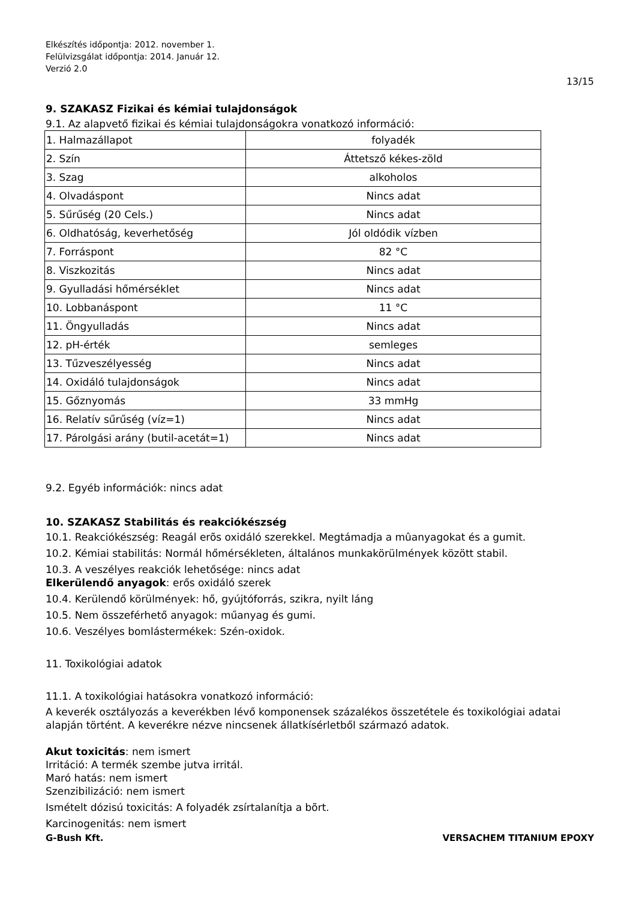Elkészítés időpontja: 2012. november 1.
Felülvizsgálat időpontja: 2014. Január 12.
Verzió 2.0
13/15
9. SZAKASZ Fizikai és kémiai tulajdonságok
9.1. Az alapvető fizikai és kémiai tulajdonságokra vonatkozó információ:
| 1. Halmazállapot | folyadék |
| 2. Szín | Áttetsző kékes-zöld |
| 3. Szag | alkoholos |
| 4. Olvadáspont | Nincs adat |
| 5. Sűrűség (20 Cels.) | Nincs adat |
| 6. Oldhatóság, keverhetőség | Jól oldódik vízben |
| 7. Forráspont | 82 °C |
| 8. Viszkozitás | Nincs adat |
| 9. Gyulladási hőmérséklet | Nincs adat |
| 10. Lobbanáspont | 11 °C |
| 11. Öngyulladás | Nincs adat |
| 12. pH-érték | semleges |
| 13. Tűzveszélyesség | Nincs adat |
| 14. Oxidáló tulajdonságok | Nincs adat |
| 15. Gőznyomás | 33 mmHg |
| 16. Relatív sűrűség (víz=1) | Nincs adat |
| 17. Párolgási arány (butil-acetát=1) | Nincs adat |
9.2. Egyéb információk: nincs adat
10. SZAKASZ Stabilitás és reakciókészség
10.1. Reakciókészség: Reagál erõs oxidáló szerekkel. Megtámadja a mûanyagokat és a gumit.
10.2. Kémiai stabilitás: Normál hőmérsékleten, általános munkakörülmények között stabil.
10.3. A veszélyes reakciók lehetősége: nincs adat
Elkerülendő anyagok: erős oxidáló szerek
10.4. Kerülendő körülmények: hő, gyújtóforrás, szikra, nyilt láng
10.5. Nem összeférhető anyagok: műanyag és gumi.
10.6. Veszélyes bomlástermékek: Szén-oxidok.
11. Toxikológiai adatok
11.1. A toxikológiai hatásokra vonatkozó információ:
A keverék osztályozás a keverékben lévő komponensek százalékos összetétele és toxikológiai adatai alapján történt. A keverékre nézve nincsenek állatkísérletből származó adatok.
Akut toxicitás: nem ismert
Irritáció: A termék szembe jutva irritál.
Maró hatás: nem ismert
Szenzibilizáció: nem ismert
Ismételt dózisú toxicitás: A folyadék zsírtalanítja a bõrt.
Karcinogenitás: nem ismert
G-Bush Kft. VERSACHEM TITANIUM EPOXY